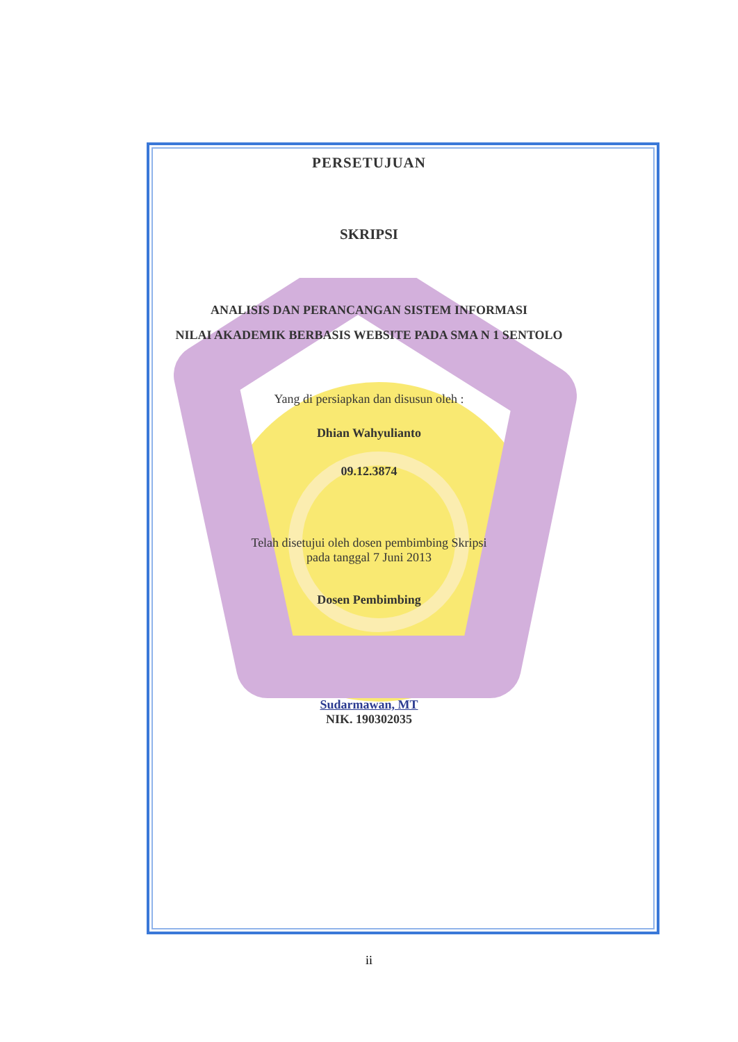PERSETUJUAN
SKRIPSI
ANALISIS DAN PERANCANGAN SISTEM INFORMASI
NILAI AKADEMIK BERBASIS WEBSITE PADA SMA N 1 SENTOLO
Yang di persiapkan dan disusun oleh :
Dhian Wahyulianto
09.12.3874
Telah disetujui oleh dosen pembimbing Skripsi
pada tanggal 7 Juni 2013
Dosen Pembimbing
Sudarmawan, MT
NIK. 190302035
ii